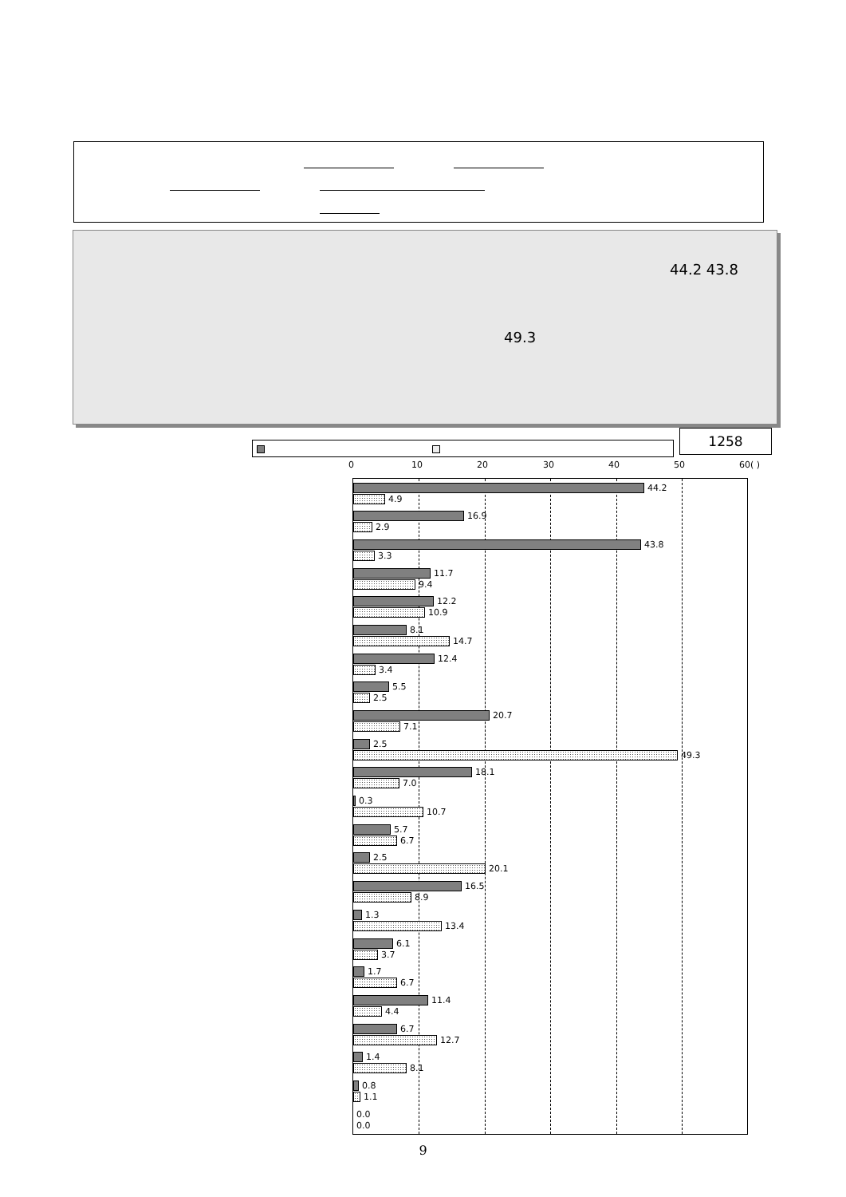44.2 43.8
49.3
1258
0 10 20 30 40 50 60( )
44.2
4.9
16.9
2.9
43.8
3.3
11.7
9.4
12.2
10.9
8.1
14.7
12.4
3.4
5.5
2.5
20.7
7.1
2.5
49.3
18.1
7.0
0.3
10.7
5.7
6.7
2.5
20.1
16.5
8.9
1.3
13.4
6.1
3.7
1.7
6.7
11.4
4.4
6.7
12.7
1.4
8.1
0.8
1.1
0.0
0.0
9